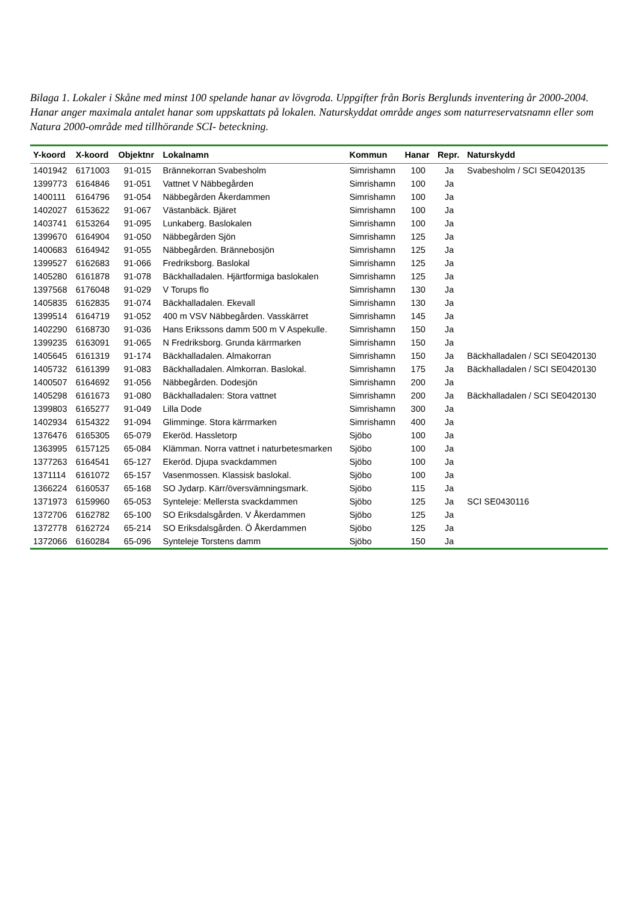Bilaga 1. Lokaler i Skåne med minst 100 spelande hanar av lövgroda. Uppgifter från Boris Berglunds inventering år 2000-2004. Hanar anger maximala antalet hanar som uppskattats på lokalen. Naturskyddat område anges som naturreservatsnamn eller som Natura 2000-område med tillhörande SCI- beteckning.
| Y-koord | X-koord | Objektnr | Lokalnamn | Kommun | Hanar | Repr. | Naturskydd |
| --- | --- | --- | --- | --- | --- | --- | --- |
| 1401942 | 6171003 | 91-015 | Brännekorran Svabesholm | Simrishamn | 100 | Ja | Svabesholm / SCI SE0420135 |
| 1399773 | 6164846 | 91-051 | Vattnet V Näbbegården | Simrishamn | 100 | Ja | |
| 1400111 | 6164796 | 91-054 | Näbbegården Åkerdammen | Simrishamn | 100 | Ja | |
| 1402027 | 6153622 | 91-067 | Västanbäck. Bjäret | Simrishamn | 100 | Ja | |
| 1403741 | 6153264 | 91-095 | Lunkaberg. Baslokalen | Simrishamn | 100 | Ja | |
| 1399670 | 6164904 | 91-050 | Näbbegården Sjön | Simrishamn | 125 | Ja | |
| 1400683 | 6164942 | 91-055 | Näbbegården. Brännebosjön | Simrishamn | 125 | Ja | |
| 1399527 | 6162683 | 91-066 | Fredriksborg. Baslokal | Simrishamn | 125 | Ja | |
| 1405280 | 6161878 | 91-078 | Bäckhalladalen. Hjärtformiga baslokalen | Simrishamn | 125 | Ja | |
| 1397568 | 6176048 | 91-029 | V Torups flo | Simrishamn | 130 | Ja | |
| 1405835 | 6162835 | 91-074 | Bäckhalladalen. Ekevall | Simrishamn | 130 | Ja | |
| 1399514 | 6164719 | 91-052 | 400 m VSV Näbbegården. Vasskärret | Simrishamn | 145 | Ja | |
| 1402290 | 6168730 | 91-036 | Hans Erikssons damm 500 m V Aspekulle. | Simrishamn | 150 | Ja | |
| 1399235 | 6163091 | 91-065 | N Fredriksborg. Grunda kärrmarken | Simrishamn | 150 | Ja | |
| 1405645 | 6161319 | 91-174 | Bäckhalladalen. Almakorran | Simrishamn | 150 | Ja | Bäckhalladalen / SCI SE0420130 |
| 1405732 | 6161399 | 91-083 | Bäckhalladalen. Almkorran. Baslokal. | Simrishamn | 175 | Ja | Bäckhalladalen / SCI SE0420130 |
| 1400507 | 6164692 | 91-056 | Näbbegården. Dodesjön | Simrishamn | 200 | Ja | |
| 1405298 | 6161673 | 91-080 | Bäckhalladalen: Stora vattnet | Simrishamn | 200 | Ja | Bäckhalladalen / SCI SE0420130 |
| 1399803 | 6165277 | 91-049 | Lilla Dode | Simrishamn | 300 | Ja | |
| 1402934 | 6154322 | 91-094 | Glimminge. Stora kärrmarken | Simrishamn | 400 | Ja | |
| 1376476 | 6165305 | 65-079 | Ekeröd. Hassletorp | Sjöbo | 100 | Ja | |
| 1363995 | 6157125 | 65-084 | Klämman. Norra vattnet i naturbetesmarken | Sjöbo | 100 | Ja | |
| 1377263 | 6164541 | 65-127 | Ekeröd. Djupa svackdammen | Sjöbo | 100 | Ja | |
| 1371114 | 6161072 | 65-157 | Vasenmossen. Klassisk baslokal. | Sjöbo | 100 | Ja | |
| 1366224 | 6160537 | 65-168 | SO Jydarp. Kärr/översvämningsmark. | Sjöbo | 115 | Ja | |
| 1371973 | 6159960 | 65-053 | Synteleje: Mellersta svackdammen | Sjöbo | 125 | Ja | SCI SE0430116 |
| 1372706 | 6162782 | 65-100 | SO Eriksdalsgården. V Åkerdammen | Sjöbo | 125 | Ja | |
| 1372778 | 6162724 | 65-214 | SO Eriksdalsgården. Ö Åkerdammen | Sjöbo | 125 | Ja | |
| 1372066 | 6160284 | 65-096 | Synteleje Torstens damm | Sjöbo | 150 | Ja | |